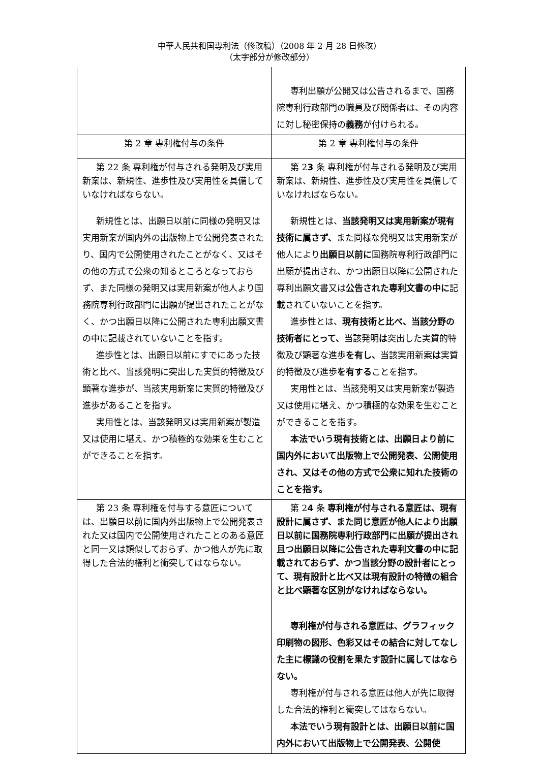中華人民共和国専利法（修改稿）（2008 年 2 月 28 日修改）
（太字部分が修改部分）
| | 専利出願が公開又は公告されるまで、国務院専利行政部門の職員及び関係者は、その内容に対し秘密保持の 義務 が付けられる。 |
| 第 2 章 専利権付与の条件 | 第 2 章 専利権付与の条件 |
| 第 22 条 専利権が付与される発明及び実用新案は、新規性、進歩性及び実用性を具備していなければならない。 新規性とは、出願日以前に同様の発明又は実用新案が国内外の出版物上で公開発表されたり、国内で公開使用されたことがなく、又はその他の方式で公衆の知るところとなっておらず、また同様の発明又は実用新案が他人より国務院専利行政部門に出願が提出されたことがなく、かつ出願日以降に公開された専利出願文書の中に記載されていないことを指す。 進歩性とは、出願日以前にすでにあった技術と比べ、当該発明に突出した実質的特徴及び顕著な進歩が、当該実用新案に実質的特徴及び進歩があることを指す。 実用性とは、当該発明又は実用新案が製造又は使用に堪え、かつ積極的な効果を生むことができることを指す。 | 第 2 3 条 専利権が付与される発明及び実用新案は、新規性、進歩性及び実用性を具備していなければならない。 新規性とは、 当該発明又は実用新案が現有技術に属さず、 また同様な発明又は実用新案が他人により 出願日以前に 国務院専利行政部門に出願が提出され、かつ出願日以降に公開された専利出願文書又は 公告された専利文書の中に 記載されていないことを指す。 進歩性とは、 現有技術と比べ、当該分野の技術者にとって、 当該発明 は 突出した実質的特徴及び顕著な進歩 を有し、 当該実用新案 は 実質的特徴及び進歩 を有する ことを指す。 実用性とは、当該発明又は実用新案が製造又は使用に堪え、かつ積極的な効果を生むことができることを指す。 本法でいう現有技術とは、出願日より前に国内外において出版物上で公開発表、公開使用され、又はその他の方式で公衆に知れた技術のことを指す。 |
| 第 23 条 専利権を付与する意匠については、出願日以前に国内外出版物上で公開発表された又は国内で公開使用されたことのある意匠と同一又は類似しておらず、かつ他人が先に取得した合法的権利と衝突してはならない。 | 第 2 4 条 専利権が付与される意匠は、現有設計に属さず、また同じ意匠が他人により出願日以前に国務院専利行政部門に出願が提出され且つ出願日以降に公告された専利文書の中に記載されておらず、かつ当該分野の設計者にとって、現有設計と比べ又は現有設計の特徴の組合と比べ顕著な区別がなければならない。 専利権が付与される意匠は、グラフィック印刷物の図形、色彩又はその結合に対してなした主に標識の役割を果たす設計に属してはならない。 専利権が付与される意匠は他人が先に取得した合法的権利と衝突してはならない。 本法でいう現有設計とは、出願日以前に国内外において出版物上で公開発表、公開使 |